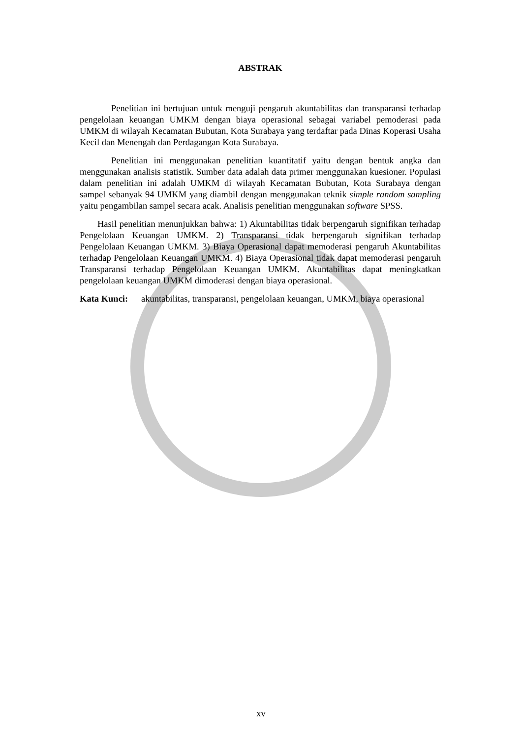ABSTRAK
Penelitian ini bertujuan untuk menguji pengaruh akuntabilitas dan transparansi terhadap pengelolaan keuangan UMKM dengan biaya operasional sebagai variabel pemoderasi pada UMKM di wilayah Kecamatan Bubutan, Kota Surabaya yang terdaftar pada Dinas Koperasi Usaha Kecil dan Menengah dan Perdagangan Kota Surabaya.
Penelitian ini menggunakan penelitian kuantitatif yaitu dengan bentuk angka dan menggunakan analisis statistik. Sumber data adalah data primer menggunakan kuesioner. Populasi dalam penelitian ini adalah UMKM di wilayah Kecamatan Bubutan, Kota Surabaya dengan sampel sebanyak 94 UMKM yang diambil dengan menggunakan teknik simple random sampling yaitu pengambilan sampel secara acak. Analisis penelitian menggunakan software SPSS.
Hasil penelitian menunjukkan bahwa: 1) Akuntabilitas tidak berpengaruh signifikan terhadap Pengelolaan Keuangan UMKM. 2) Transparansi tidak berpengaruh signifikan terhadap Pengelolaan Keuangan UMKM. 3) Biaya Operasional dapat memoderasi pengaruh Akuntabilitas terhadap Pengelolaan Keuangan UMKM. 4) Biaya Operasional tidak dapat memoderasi pengaruh Transparansi terhadap Pengelolaan Keuangan UMKM. Akuntabilitas dapat meningkatkan pengelolaan keuangan UMKM dimoderasi dengan biaya operasional.
Kata Kunci: akuntabilitas, transparansi, pengelolaan keuangan, UMKM, biaya operasional
xv